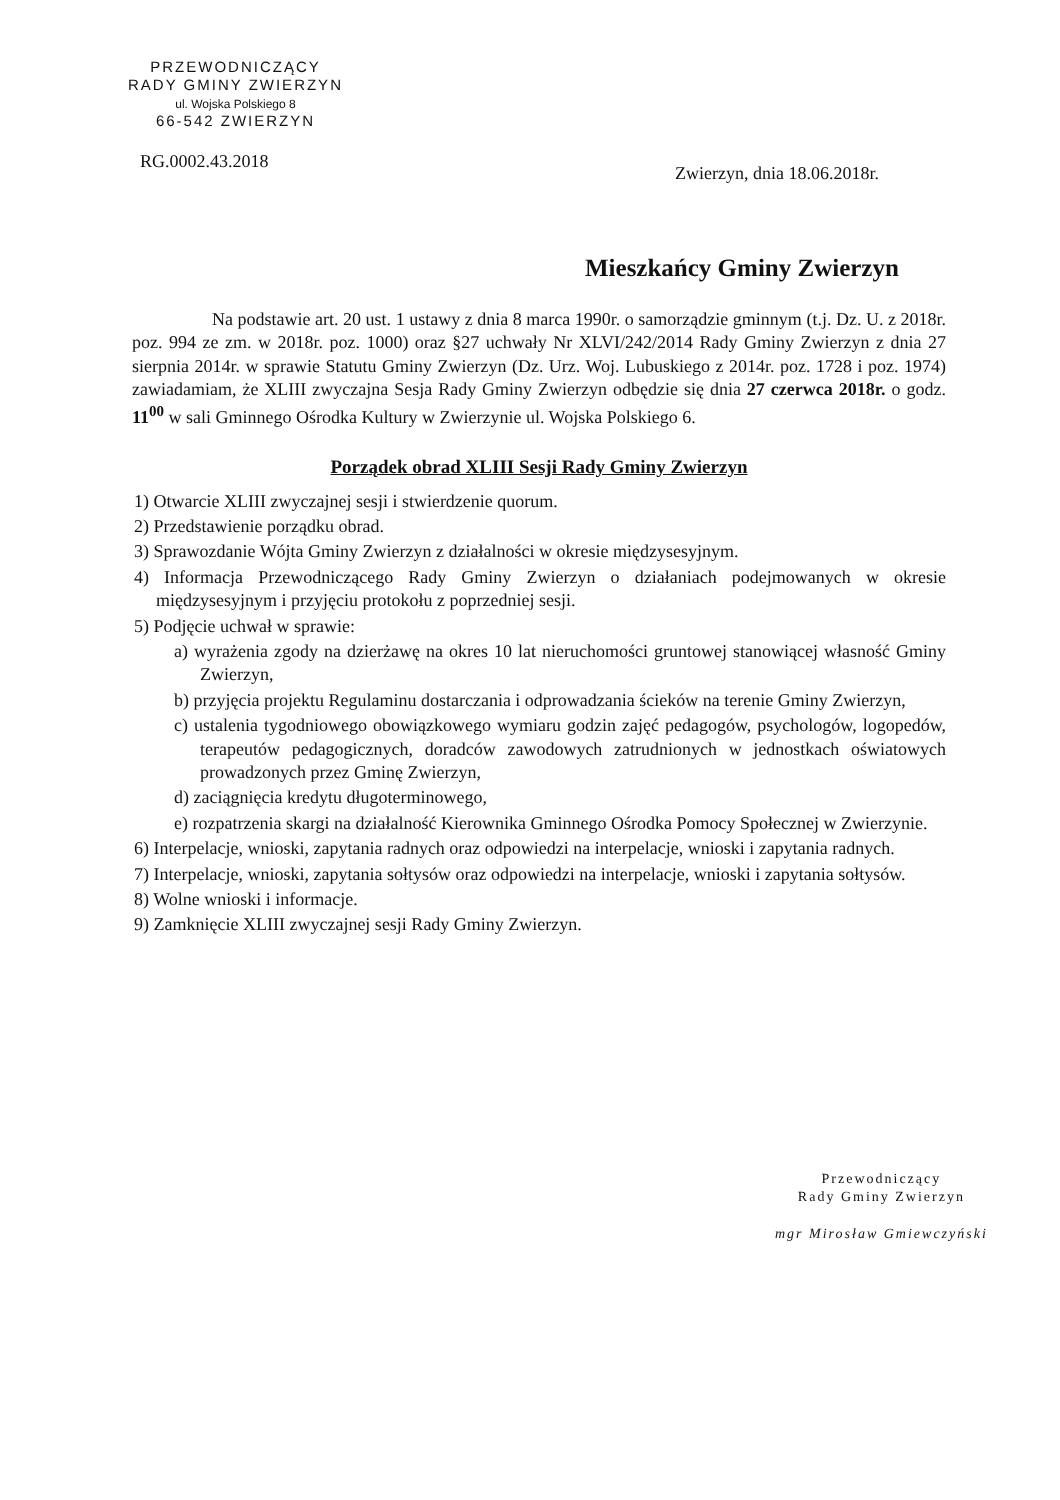PRZEWODNICZĄCY
RADY GMINY ZWIERZYN
ul. Wojska Polskiego 8
66-542 ZWIERZYN
RG.0002.43.2018
Zwierzyn, dnia 18.06.2018r.
Mieszkańcy Gminy Zwierzyn
Na podstawie art. 20 ust. 1 ustawy z dnia 8 marca 1990r. o samorządzie gminnym (t.j. Dz. U. z 2018r. poz. 994 ze zm. w 2018r. poz. 1000) oraz §27 uchwały Nr XLVI/242/2014 Rady Gminy Zwierzyn z dnia 27 sierpnia 2014r. w sprawie Statutu Gminy Zwierzyn (Dz. Urz. Woj. Lubuskiego z 2014r. poz. 1728 i poz. 1974) zawiadamiam, że XLIII zwyczajna Sesja Rady Gminy Zwierzyn odbędzie się dnia 27 czerwca 2018r. o godz. 11<sup>00</sup> w sali Gminnego Ośrodka Kultury w Zwierzynie ul. Wojska Polskiego 6.
Porządek obrad XLIII Sesji Rady Gminy Zwierzyn
1) Otwarcie XLIII zwyczajnej sesji i stwierdzenie quorum.
2) Przedstawienie porządku obrad.
3) Sprawozdanie Wójta Gminy Zwierzyn z działalności w okresie międzysesyjnym.
4) Informacja Przewodniczącego Rady Gminy Zwierzyn o działaniach podejmowanych w okresie międzysesyjnym i przyjęciu protokołu z poprzedniej sesji.
5) Podjęcie uchwał w sprawie:
a) wyrażenia zgody na dzierżawę na okres 10 lat nieruchomości gruntowej stanowiącej własność Gminy Zwierzyn,
b) przyjęcia projektu Regulaminu dostarczania i odprowadzania ścieków na terenie Gminy Zwierzyn,
c) ustalenia tygodniowego obowiązkowego wymiaru godzin zajęć pedagogów, psychologów, logopedów, terapeutów pedagogicznych, doradców zawodowych zatrudnionych w jednostkach oświatowych prowadzonych przez Gminę Zwierzyn,
d) zaciągnięcia kredytu długoterminowego,
e) rozpatrzenia skargi na działalność Kierownika Gminnego Ośrodka Pomocy Społecznej w Zwierzynie.
6) Interpelacje, wnioski, zapytania radnych oraz odpowiedzi na interpelacje, wnioski i zapytania radnych.
7) Interpelacje, wnioski, zapytania sołtysów oraz odpowiedzi na interpelacje, wnioski i zapytania sołtysów.
8) Wolne wnioski i informacje.
9) Zamknięcie XLIII zwyczajnej sesji Rady Gminy Zwierzyn.
Przewodniczący
Rady Gminy Zwierzyn
mgr Mirosław Gmiewczyński